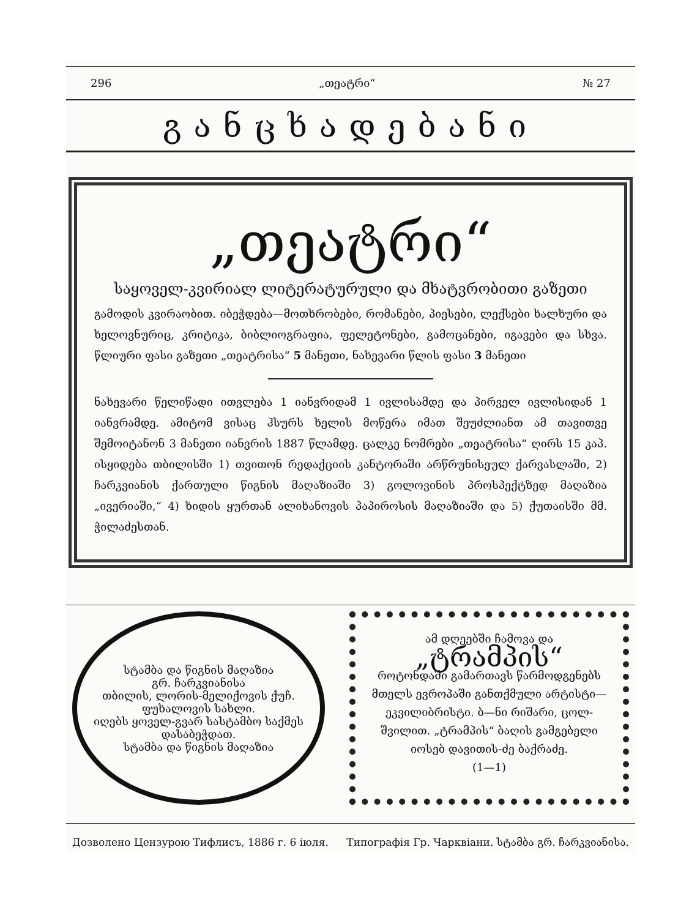296 „თეატრი“№ 27
განცხადებანი
„თეატრი“
საყოველ-კვირიალ ლიტერატურული და მხატვრობითი გაზეთი
გამოდის კვირაობით. იბეჭდება—მოთხრობები, რომანები, პიესები, ლექსები ხალხური და ხელოვნურიც, კრიტიკა, ბიბლიოგრაფია, ფელეტონები, გამოცანები, იგავები და სხვა. წლიური ფასი გაზეთი „თეატრისა“ 5 მანეთი, ნახევარი წლის ფასი 3 მანეთი
ნახევარი წელიწადი ითვლება 1 იანვრიდამ 1 ივლისამდე და პირველ ივლისიდან 1 იანვრამდე. ამიტომ ვისაც ჰსურს ხელის მოწერა იმათ შეუძლიანთ ამ თავითვე შემოიტანონ 3 მანეთი იანვრის 1887 წლამდე. ცალკე ნომრები „თეატრისა“ ღირს 15 კაპ. ისყიდება თბილისში 1) თვითონ რედაქციის კანტორაში არწრუნისეულ ქარვასლაში, 2) ჩარკვიანის ქართული წიგნის მაღაზიაში 3) გოლოვინის პროსპექტზედ მაღაზია „ივერიაში,“ 4) ხიდის ყურთან ალიხანოვის პაპიროსის მაღაზიაში და 5) ქუთაისში მმ. ჭილაძესთან.
სტამბა და წიგნის მაღაზია
გრ. ჩარკვიანისა
თბილის, ლორის-მელიქოვის ქუჩ. ფუხალოვის სახლი.
იღებს ყოველ-გვარ სასტამბო საქმეს დასაბეჭდათ.
სტამბა და წიგნის მაღაზია
ამ დღეებში ჩამოვა და
„ტრამპის“
როტონდაში გამართავს წარმოდგენებს მთელს ევროპაში განთქმული არტისტი—ეკვილიბრისტი. ბ—ნი რიშარი, ცოლ-შვილით. „ტრამპის“ ბაღის გამგებელი იოსებ დავითის-ძე ბაქრაძე.
(1—1)
Дозволено Цензурою Тифлисъ, 1886 г. 6 іюля. Типографія Гр. Чарквіани. სტამბა გრ. ჩარკვიანისა.